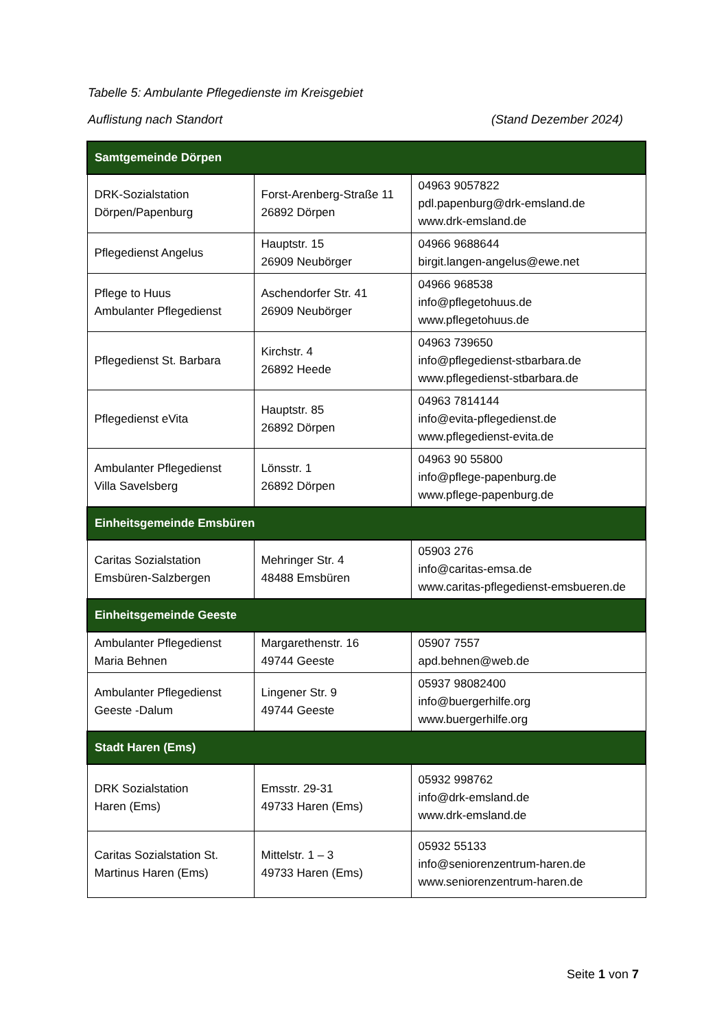Tabelle 5: Ambulante Pflegedienste im Kreisgebiet
Auflistung nach Standort (Stand Dezember 2024)
| Samtgemeinde Dörpen | | |
| --- | --- | --- |
| DRK-Sozialstation Dörpen/Papenburg | Forst-Arenberg-Straße 11 26892 Dörpen | 04963 9057822 pdl.papenburg@drk-emsland.de www.drk-emsland.de |
| Pflegedienst Angelus | Hauptstr. 15 26909 Neubörger | 04966 9688644 birgit.langen-angelus@ewe.net |
| Pflege to Huus Ambulanter Pflegedienst | Aschendorfer Str. 41 26909 Neubörger | 04966 968538 info@pflegetohuus.de www.pflegetohuus.de |
| Pflegedienst St. Barbara | Kirchstr. 4 26892 Heede | 04963 739650 info@pflegedienst-stbarbara.de www.pflegedienst-stbarbara.de |
| Pflegedienst eVita | Hauptstr. 85 26892 Dörpen | 04963 7814144 info@evita-pflegedienst.de www.pflegedienst-evita.de |
| Ambulanter Pflegedienst Villa Savelsberg | Lönsstr. 1 26892 Dörpen | 04963 90 55800 info@pflege-papenburg.de www.pflege-papenburg.de |
| Einheitsgemeinde Emsbüren | | |
| Caritas Sozialstation Emsbüren-Salzbergen | Mehringer Str. 4 48488 Emsbüren | 05903 276 info@caritas-emsa.de www.caritas-pflegedienst-emsbueren.de |
| Einheitsgemeinde Geeste | | |
| Ambulanter Pflegedienst Maria Behnen | Margarethenstr. 16 49744 Geeste | 05907 7557 apd.behnen@web.de |
| Ambulanter Pflegedienst Geeste -Dalum | Lingener Str. 9 49744 Geeste | 05937 98082400 info@buergerhilfe.org www.buergerhilfe.org |
| Stadt Haren (Ems) | | |
| DRK Sozialstation Haren (Ems) | Emsstr. 29-31 49733 Haren (Ems) | 05932 998762 info@drk-emsland.de www.drk-emsland.de |
| Caritas Sozialstation St. Martinus Haren (Ems) | Mittelstr. 1 – 3 49733 Haren (Ems) | 05932 55133 info@seniorenzentrum-haren.de www.seniorenzentrum-haren.de |
Seite 1 von 7